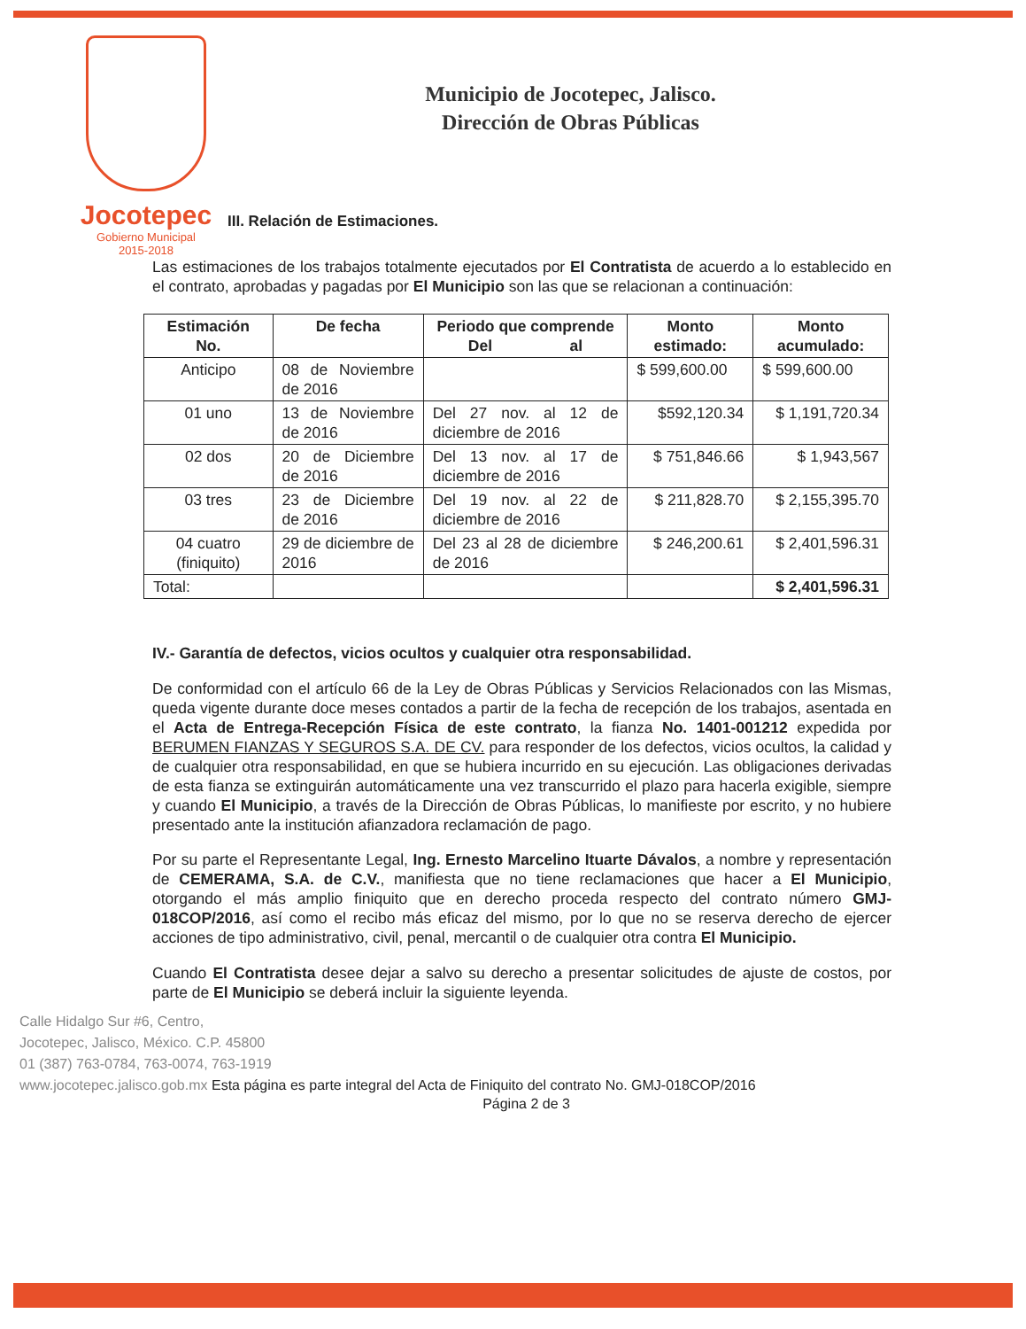Jocotepec
Gobierno Municipal
2015-2018
Municipio de Jocotepec, Jalisco.
Dirección de Obras Públicas
III. Relación de Estimaciones.
Las estimaciones de los trabajos totalmente ejecutados por El Contratista de acuerdo a lo establecido en el contrato, aprobadas y pagadas por El Municipio son las que se relacionan a continuación:
| Estimación No. | De fecha | Periodo que comprende Del al | Monto estimado: | Monto acumulado: |
| --- | --- | --- | --- | --- |
| Anticipo | 08 de Noviembre de 2016 | | $ 599,600.00 | $ 599,600.00 |
| 01 uno | 13 de Noviembre de 2016 | Del 27 nov. al 12 de diciembre de 2016 | $592,120.34 | $ 1,191,720.34 |
| 02 dos | 20 de Diciembre de 2016 | Del 13 nov. al 17 de diciembre de 2016 | $ 751,846.66 | $ 1,943,567 |
| 03 tres | 23 de Diciembre de 2016 | Del 19 nov. al 22 de diciembre de 2016 | $ 211,828.70 | $ 2,155,395.70 |
| 04 cuatro (finiquito) | 29 de diciembre de 2016 | Del 23 al 28 de diciembre de 2016 | $ 246,200.61 | $ 2,401,596.31 |
| Total: | | | | $ 2,401,596.31 |
IV.- Garantía de defectos, vicios ocultos y cualquier otra responsabilidad.
De conformidad con el artículo 66 de la Ley de Obras Públicas y Servicios Relacionados con las Mismas, queda vigente durante doce meses contados a partir de la fecha de recepción de los trabajos, asentada en el Acta de Entrega-Recepción Física de este contrato, la fianza No. 1401-001212 expedida por BERUMEN FIANZAS Y SEGUROS S.A. DE CV. para responder de los defectos, vicios ocultos, la calidad y de cualquier otra responsabilidad, en que se hubiera incurrido en su ejecución. Las obligaciones derivadas de esta fianza se extinguirán automáticamente una vez transcurrido el plazo para hacerla exigible, siempre y cuando El Municipio, a través de la Dirección de Obras Públicas, lo manifieste por escrito, y no hubiere presentado ante la institución afianzadora reclamación de pago.
Por su parte el Representante Legal, Ing. Ernesto Marcelino Ituarte Dávalos, a nombre y representación de CEMERAMA, S.A. de C.V., manifiesta que no tiene reclamaciones que hacer a El Municipio, otorgando el más amplio finiquito que en derecho proceda respecto del contrato número GMJ-018COP/2016, así como el recibo más eficaz del mismo, por lo que no se reserva derecho de ejercer acciones de tipo administrativo, civil, penal, mercantil o de cualquier otra contra El Municipio.
Cuando El Contratista desee dejar a salvo su derecho a presentar solicitudes de ajuste de costos, por parte de El Municipio se deberá incluir la siguiente leyenda.
Calle Hidalgo Sur #6, Centro,
Jocotepec, Jalisco, México. C.P. 45800
01 (387) 763-0784, 763-0074, 763-1919
www.jocotepec.jalisco.gob.mx Esta página es parte integral del Acta de Finiquito del contrato No. GMJ-018COP/2016
Página 2 de 3